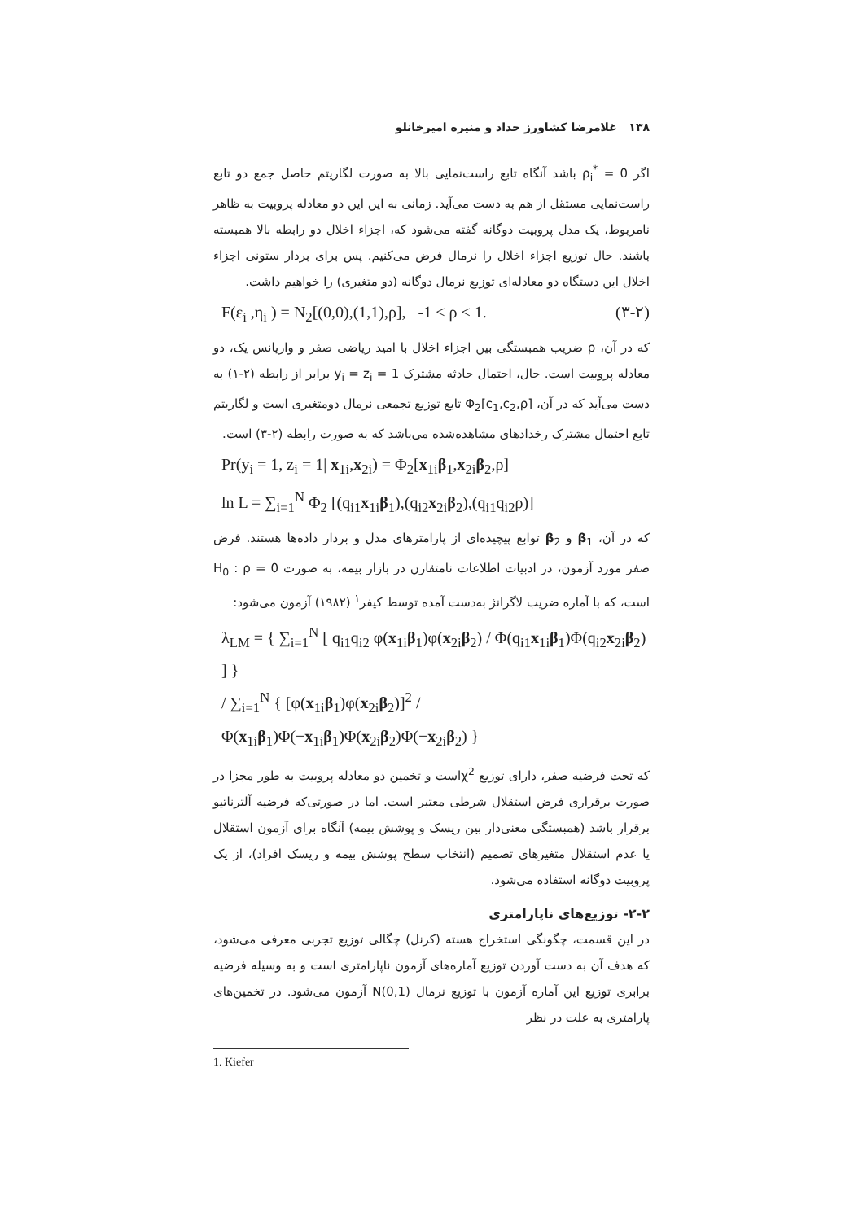۱۳۸ غلامرضا کشاورز حداد و منیره امیرخانلو
اگر ρ<sub>i</sub><sup>*</sup> = 0 باشد آنگاه تابع راست‌نمایی بالا به صورت لگاریتم حاصل جمع دو تابع راست‌نمایی مستقل از هم به دست می‌آید. زمانی به این این دو معادله پروبیت به ظاهر نامربوط، یک مدل پروبیت دوگانه گفته می‌شود که، اجزاء اخلال دو رابطه بالا همبسته باشند. حال توزیع اجزاء اخلال را نرمال فرض می‌کنیم. پس برای بردار ستونی اجزاء اخلال این دستگاه دو معادله‌ای توزیع نرمال دوگانه (دو متغیری) را خواهیم داشت.
F(ε<sub>i</sub> ,η<sub>i</sub> ) = N<sub>2</sub>[(0,0),(1,1),ρ], -1 < ρ < 1. (۳-۲)
که در آن، ρ ضریب همبستگی بین اجزاء اخلال با امید ریاضی صفر و واریانس یک، دو معادله پروبیت است. حال، احتمال حادثه مشترک y<sub>i</sub> = z<sub>i</sub> = 1 برابر از رابطه (۲-۱) به دست می‌آید که در آن، Φ<sub>2</sub>[c<sub>1</sub>,c<sub>2</sub>,ρ] تابع توزیع تجمعی نرمال دومتغیری است و لگاریتم تابع احتمال مشترک رخدادهای مشاهده‌شده می‌باشد که به صورت رابطه (۲-۳) است.
Pr(y<sub>i</sub> = 1, z<sub>i</sub> = 1| x<sub>1i</sub>,x<sub>2i</sub>) = Φ<sub>2</sub>[x<sub>1i</sub>β<sub>1</sub>,x<sub>2i</sub>β<sub>2</sub>,ρ]
ln L = ∑<sub>i=1</sub><sup>N</sup> Φ<sub>2</sub> [(q<sub>i1</sub>x<sub>1i</sub>β<sub>1</sub>),(q<sub>i2</sub>x<sub>2i</sub>β<sub>2</sub>),(q<sub>i1</sub>q<sub>i2</sub>ρ)]
که در آن، β<sub>1</sub> و β<sub>2</sub> توابع پیچیده‌ای از پارامترهای مدل و بردار داده‌ها هستند. فرض صفر مورد آزمون، در ادبیات اطلاعات نامتقارن در بازار بیمه، به صورت H<sub>0</sub> : ρ = 0 است، که با آماره ضریب لاگرانژ به‌دست آمده توسط کیفر<sup>۱</sup> (۱۹۸۲) آزمون می‌شود:
λ<sub>LM</sub> = { ∑<sub>i=1</sub><sup>N</sup> [ q<sub>i1</sub>q<sub>i2</sub> φ(x<sub>1i</sub>β<sub>1</sub>)φ(x<sub>2i</sub>β<sub>2</sub>) / Φ(q<sub>i1</sub>x<sub>1i</sub>β<sub>1</sub>)Φ(q<sub>i2</sub>x<sub>2i</sub>β<sub>2</sub>) ] }
/ ∑<sub>i=1</sub><sup>N</sup> { [φ(x<sub>1i</sub>β<sub>1</sub>)φ(x<sub>2i</sub>β<sub>2</sub>)]<sup>2</sup> / Φ(x<sub>1i</sub>β<sub>1</sub>)Φ(−x<sub>1i</sub>β<sub>1</sub>)Φ(x<sub>2i</sub>β<sub>2</sub>)Φ(−x<sub>2i</sub>β<sub>2</sub>) }
که تحت فرضیه صفر، دارای توزیع χ<sup>2</sup>است و تخمین دو معادله پروبیت به طور مجزا در صورت برقراری فرض استقلال شرطی معتبر است. اما در صورتی‌که فرضیه آلترناتیو برقرار باشد (همبستگی معنی‌دار بین ریسک و پوشش بیمه) آنگاه برای آزمون استقلال یا عدم استقلال متغیرهای تصمیم (انتخاب سطح پوشش بیمه و ریسک افراد)، از یک پروبیت دوگانه استفاده می‌شود.
۲-۲- توزیع‌های ناپارامتری
در این قسمت، چگونگی استخراج هسته (کرنل) چگالی توزیع تجربی معرفی می‌شود، که هدف آن به دست آوردن توزیع آماره‌های آزمون ناپارامتری است و به وسیله فرضیه برابری توزیع این آماره آزمون با توزیع نرمال N(0,1) آزمون می‌شود. در تخمین‌های پارامتری به علت در نظر
1. Kiefer